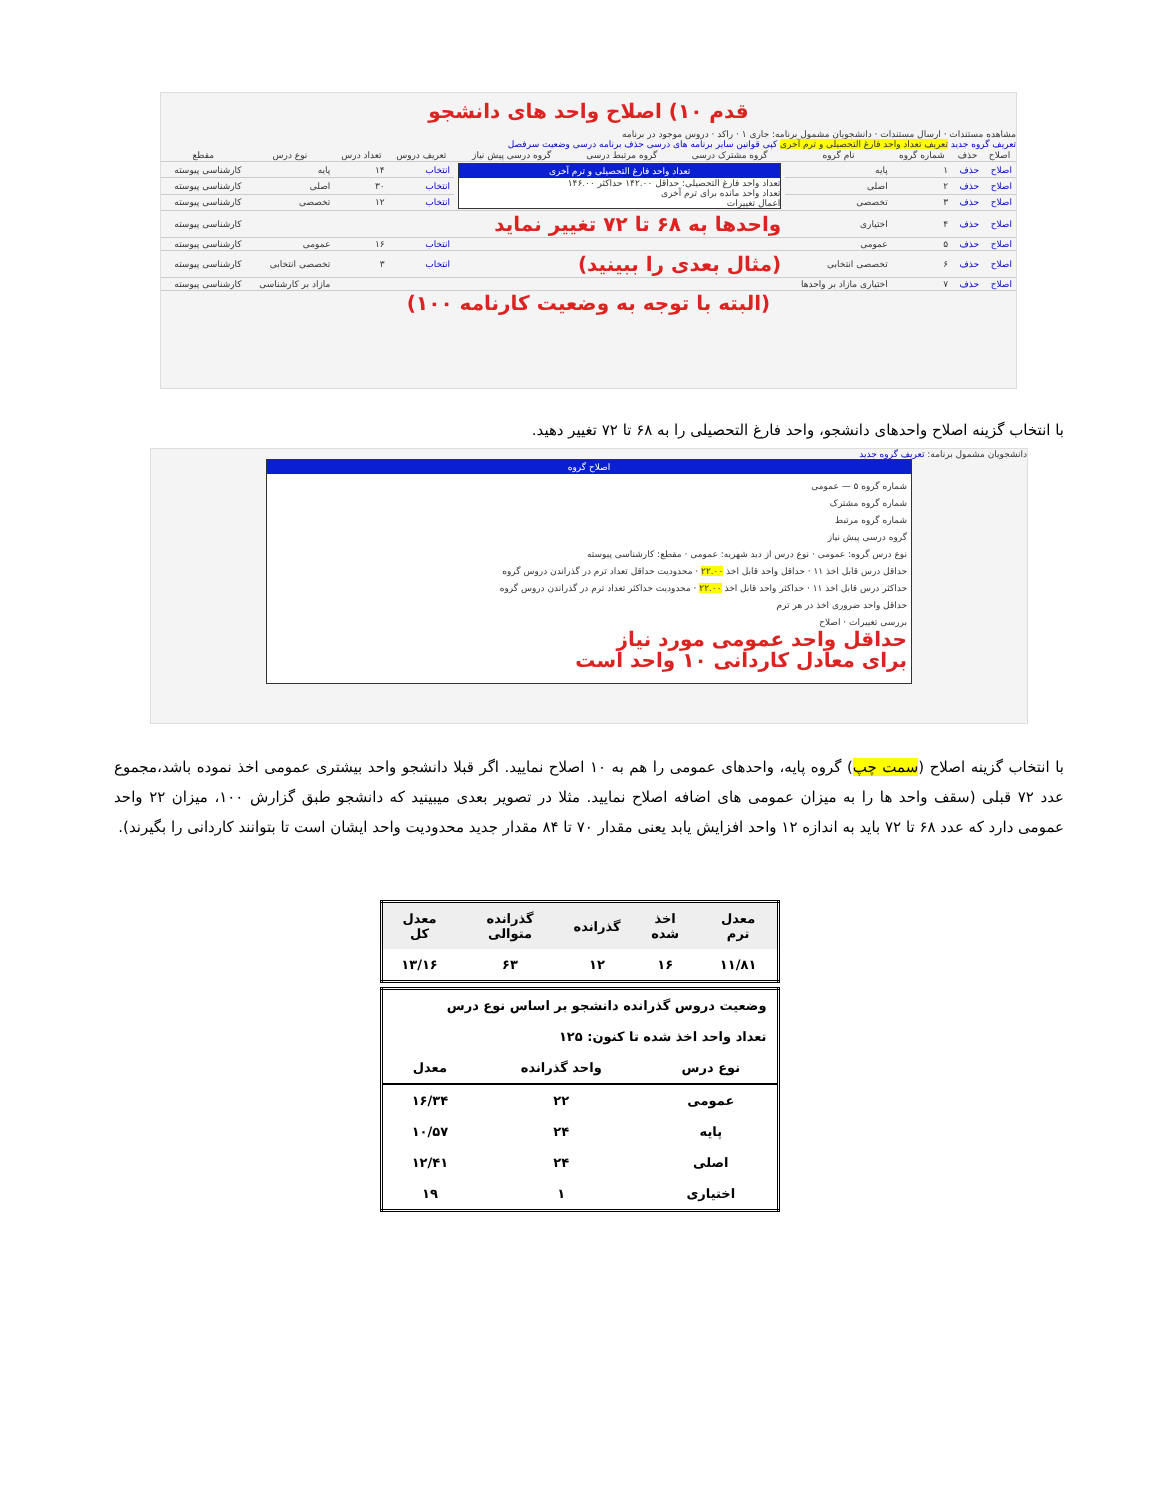قدم ۱۰) اصلاح واحد های دانشجو
مشاهده مستندات · ارسال مستندات · دانشجویان مشمول برنامه: جاری ۱ · راکد · دروس موجود در برنامه
تعریف گروه جدید تعریف تعداد واحد فارغ التحصیلی و ترم آخری کپی قوانین سایر برنامه های درسی حذف برنامه درسی وضعیت سرفصل
| اصلاح | حذف | شماره گروه | نام گروه | گروه مشترک درسی | گروه مرتبط درسی | گروه درسی پیش نیاز | تعریف دروس | تعداد درس | نوع درس | مقطع |
| --- | --- | --- | --- | --- | --- | --- | --- | --- | --- | --- |
| اصلاح | حذف | ۱ | پایه | تعداد واحد فارغ التحصیلی و ترم آخری تعداد واحد فارغ التحصیلی: حداقل ۱۴۲.۰۰ حداکثر ۱۴۶.۰۰ تعداد واحد مانده برای ترم آخری اعمال تغییرات | | | انتخاب | ۱۴ | پایه | کارشناسی پیوسته |
| اصلاح | حذف | ۲ | اصلی | | | | انتخاب | ۳۰ | اصلی | کارشناسی پیوسته |
| اصلاح | حذف | ۳ | تخصصی | | | | انتخاب | ۱۲ | تخصصی | کارشناسی پیوسته |
| اصلاح | حذف | ۴ | اختیاری | واحدها به ۶۸ تا ۷۲ تغییر نماید | | | | | | کارشناسی پیوسته |
| اصلاح | حذف | ۵ | عمومی | | | | انتخاب | ۱۶ | عمومی | کارشناسی پیوسته |
| اصلاح | حذف | ۶ | تخصصی انتخابی | (مثال بعدی را ببینید) | | | انتخاب | ۳ | تخصصی انتخابی | کارشناسی پیوسته |
| اصلاح | حذف | ۷ | اختیاری مازاد بر واحدها | | | | | | مازاد بر کارشناسی | کارشناسی پیوسته |
(البته با توجه به وضعیت کارنامه ۱۰۰)
با انتخاب گزینه اصلاح واحدهای دانشجو، واحد فارغ التحصیلی را به ۶۸ تا ۷۲ تغییر دهید.
دانشجویان مشمول برنامه: تعریف گروه جدید
اصلاح گروه
شماره گروه ۵ — عمومی
شماره گروه مشترک
شماره گروه مرتبط
گروه درسی پیش نیاز
نوع درس گروه: عمومی · نوع درس از دید شهریه: عمومی · مقطع: کارشناسی پیوسته
حداقل درس قابل اخذ ۱۱ · حداقل واحد قابل اخذ ۲۲.۰۰ · محدودیت حداقل تعداد ترم در گذراندن دروس گروه
حداکثر درس قابل اخذ ۱۱ · حداکثر واحد قابل اخذ ۲۲.۰۰ · محدودیت حداکثر تعداد ترم در گذراندن دروس گروه
حداقل واحد ضروری اخذ در هر ترم
بررسی تغییرات · اصلاح
حداقل واحد عمومی مورد نیاز
برای معادل کاردانی ۱۰ واحد است
با انتخاب گزینه اصلاح (سمت چپ) گروه پایه، واحدهای عمومی را هم به ۱۰ اصلاح نمایید. اگر قبلا دانشجو واحد بیشتری عمومی اخذ نموده باشد،مجموع عدد ۷۲ قبلی (سقف واحد ها را به میزان عمومی های اضافه اصلاح نمایید. مثلا در تصویر بعدی میبینید که دانشجو طبق گزارش ۱۰۰، میزان ۲۲ واحد عمومی دارد که عدد ۶۸ تا ۷۲ باید به اندازه ۱۲ واحد افزایش یابد یعنی مقدار ۷۰ تا ۸۴ مقدار جدید محدودیت واحد ایشان است تا بتوانند کاردانی را بگیرند).
| معدل ترم | اخذ شده | گذرانده | گذرانده متوالی | معدل کل |
| --- | --- | --- | --- | --- |
| ۱۱/۸۱ | ۱۶ | ۱۲ | ۶۳ | ۱۳/۱۶ |
| وضعیت دروس گذرانده دانشجو بر اساس نوع درس | | |
| تعداد واحد اخذ شده تا کنون: ۱۲۵ | | |
| نوع درس | واحد گذرانده | معدل |
| عمومی | ۲۲ | ۱۶/۳۴ |
| پایه | ۲۴ | ۱۰/۵۷ |
| اصلی | ۲۴ | ۱۲/۴۱ |
| اختیاری | ۱ | ۱۹ |